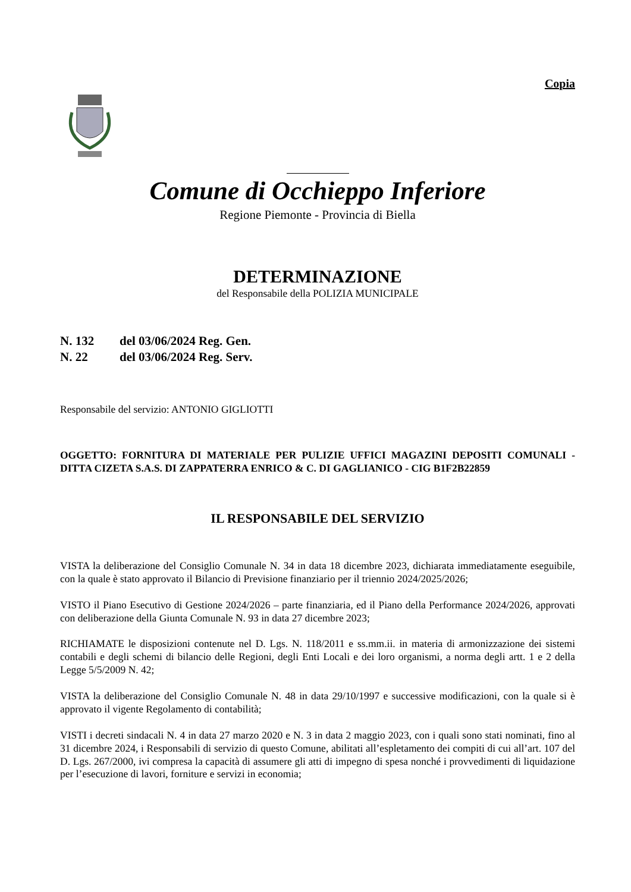Copia
Comune di Occhieppo Inferiore
Regione Piemonte - Provincia di Biella
DETERMINAZIONE
del Responsabile della POLIZIA MUNICIPALE
N. 132 del 03/06/2024 Reg. Gen.
N. 22 del 03/06/2024 Reg. Serv.
Responsabile del servizio: ANTONIO GIGLIOTTI
OGGETTO: FORNITURA DI MATERIALE PER PULIZIE UFFICI MAGAZINI DEPOSITI COMUNALI - DITTA CIZETA S.A.S. DI ZAPPATERRA ENRICO & C. DI GAGLIANICO - CIG B1F2B22859
IL RESPONSABILE DEL SERVIZIO
VISTA la deliberazione del Consiglio Comunale N. 34 in data 18 dicembre 2023, dichiarata immediatamente eseguibile, con la quale è stato approvato il Bilancio di Previsione finanziario per il triennio 2024/2025/2026;
VISTO il Piano Esecutivo di Gestione 2024/2026 – parte finanziaria, ed il Piano della Performance 2024/2026, approvati con deliberazione della Giunta Comunale N. 93 in data 27 dicembre 2023;
RICHIAMATE le disposizioni contenute nel D. Lgs. N. 118/2011 e ss.mm.ii. in materia di armonizzazione dei sistemi contabili e degli schemi di bilancio delle Regioni, degli Enti Locali e dei loro organismi, a norma degli artt. 1 e 2 della Legge 5/5/2009 N. 42;
VISTA la deliberazione del Consiglio Comunale N. 48 in data 29/10/1997 e successive modificazioni, con la quale si è approvato il vigente Regolamento di contabilità;
VISTI i decreti sindacali N. 4 in data 27 marzo 2020 e N. 3 in data 2 maggio 2023, con i quali sono stati nominati, fino al 31 dicembre 2024, i Responsabili di servizio di questo Comune, abilitati all’espletamento dei compiti di cui all’art. 107 del D. Lgs. 267/2000, ivi compresa la capacità di assumere gli atti di impegno di spesa nonché i provvedimenti di liquidazione per l’esecuzione di lavori, forniture e servizi in economia;